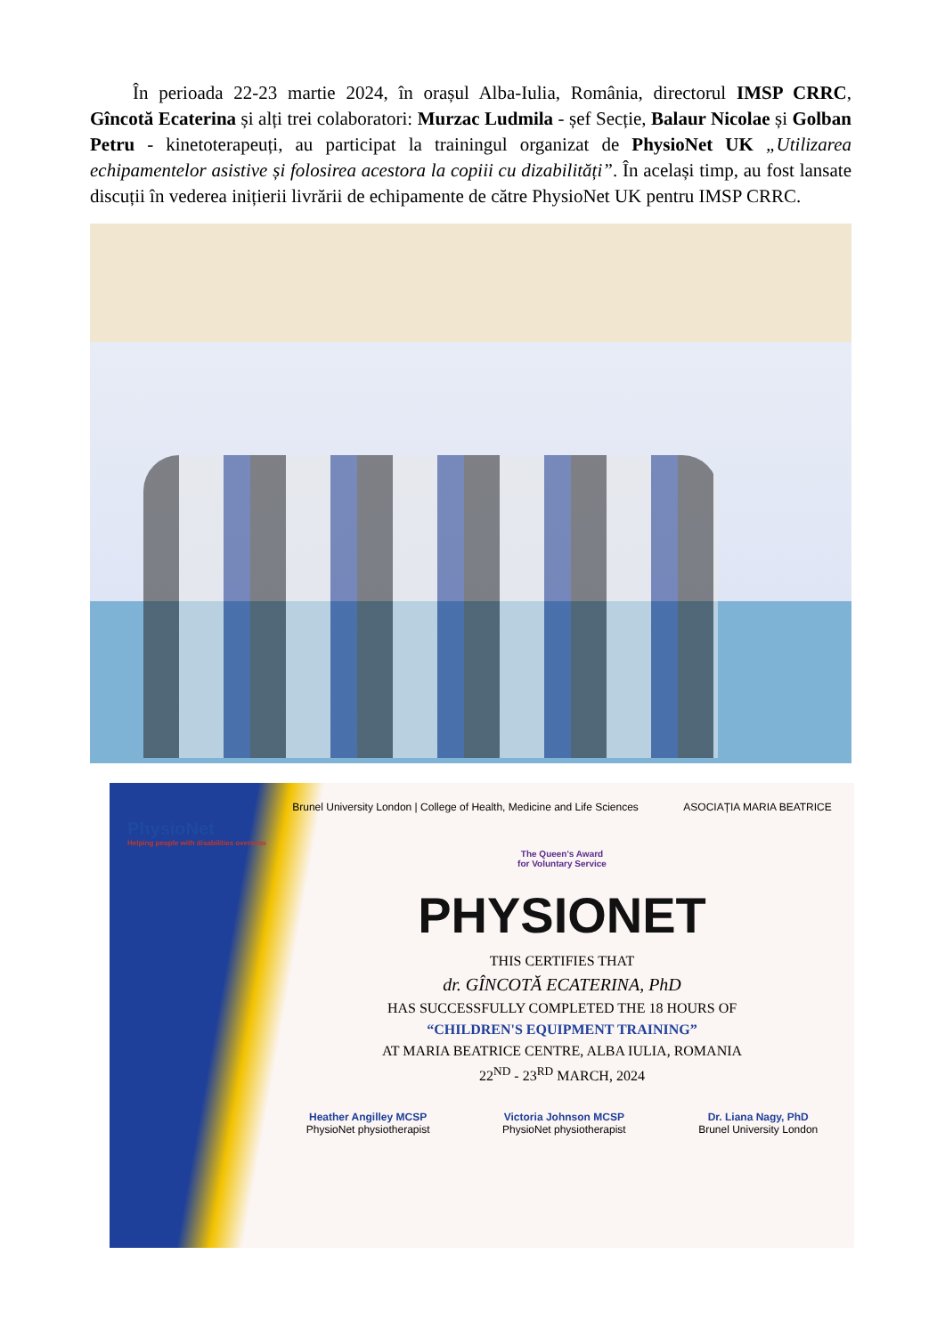În perioada 22-23 martie 2024, în orașul Alba-Iulia, România, directorul IMSP CRRC, Gîncotă Ecaterina și alți trei colaboratori: Murzac Ludmila - șef Secție, Balaur Nicolae și Golban Petru - kinetoterapeuți, au participat la trainingul organizat de PhysioNet UK „Utilizarea echipamentelor asistive și folosirea acestora la copiii cu dizabilități”. În același timp, au fost lansate discuții în vederea inițierii livrării de echipamente de către PhysioNet UK pentru IMSP CRRC.
PhysioNet
Helping people with disabilities overseas
Brunel University London | College of Health, Medicine and Life Sciences ASOCIAȚIA MARIA BEATRICE
The Queen's Award
for Voluntary Service
PHYSIONET
THIS CERTIFIES THAT
dr. GÎNCOTĂ ECATERINA, PhD
HAS SUCCESSFULLY COMPLETED THE 18 HOURS OF
“CHILDREN'S EQUIPMENT TRAINING”
AT MARIA BEATRICE CENTRE, ALBA IULIA, ROMANIA
22<sup>ND</sup> - 23<sup>RD</sup> MARCH, 2024
Heather Angilley MCSP
PhysioNet physiotherapist Victoria Johnson MCSP
PhysioNet physiotherapist Dr. Liana Nagy, PhD
Brunel University London